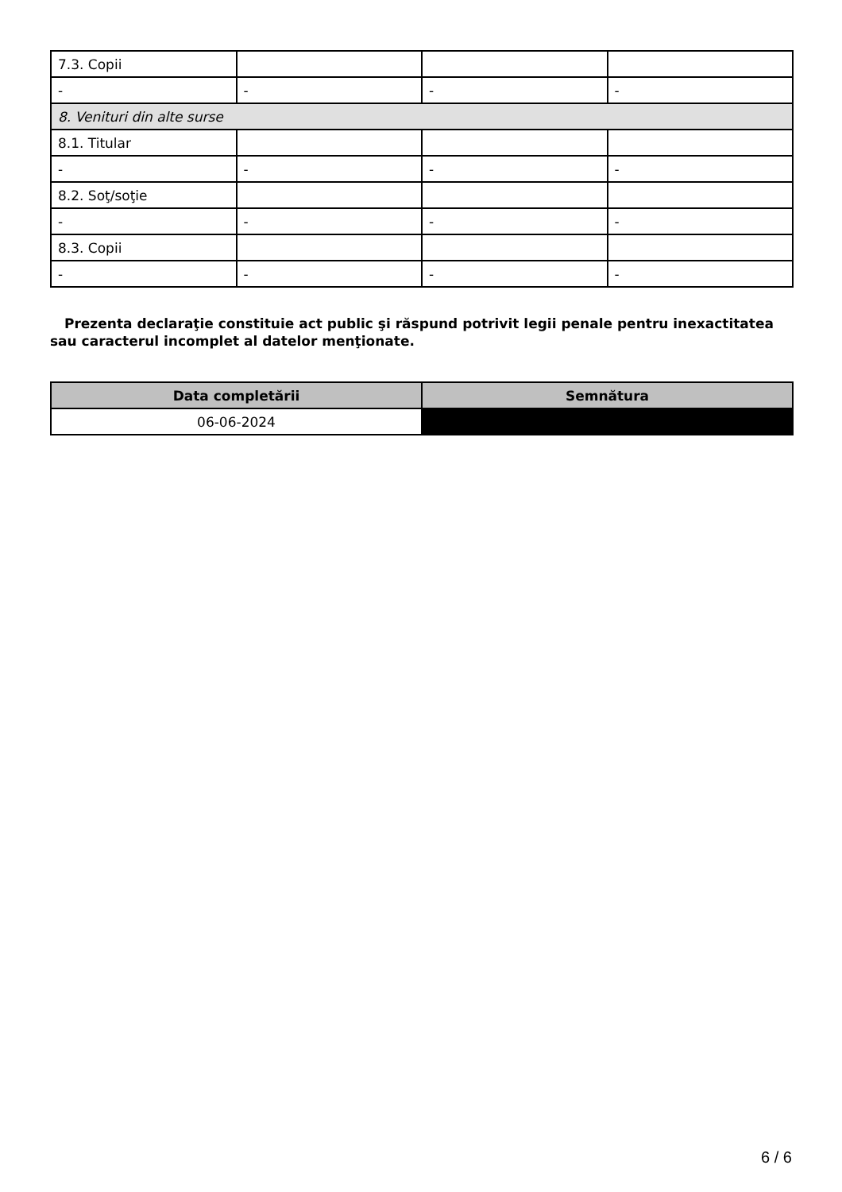| 7.3. Copii | | | |
| - | - | - | - |
| 8. Venituri din alte surse | | | |
| 8.1. Titular | | | |
| - | - | - | - |
| 8.2. Soţ/soţie | | | |
| - | - | - | - |
| 8.3. Copii | | | |
| - | - | - | - |
Prezenta declaraţie constituie act public şi răspund potrivit legii penale pentru inexactitatea sau caracterul incomplet al datelor menţionate.
| Data completării | Semnătura |
| --- | --- |
| 06-06-2024 | |
6 / 6